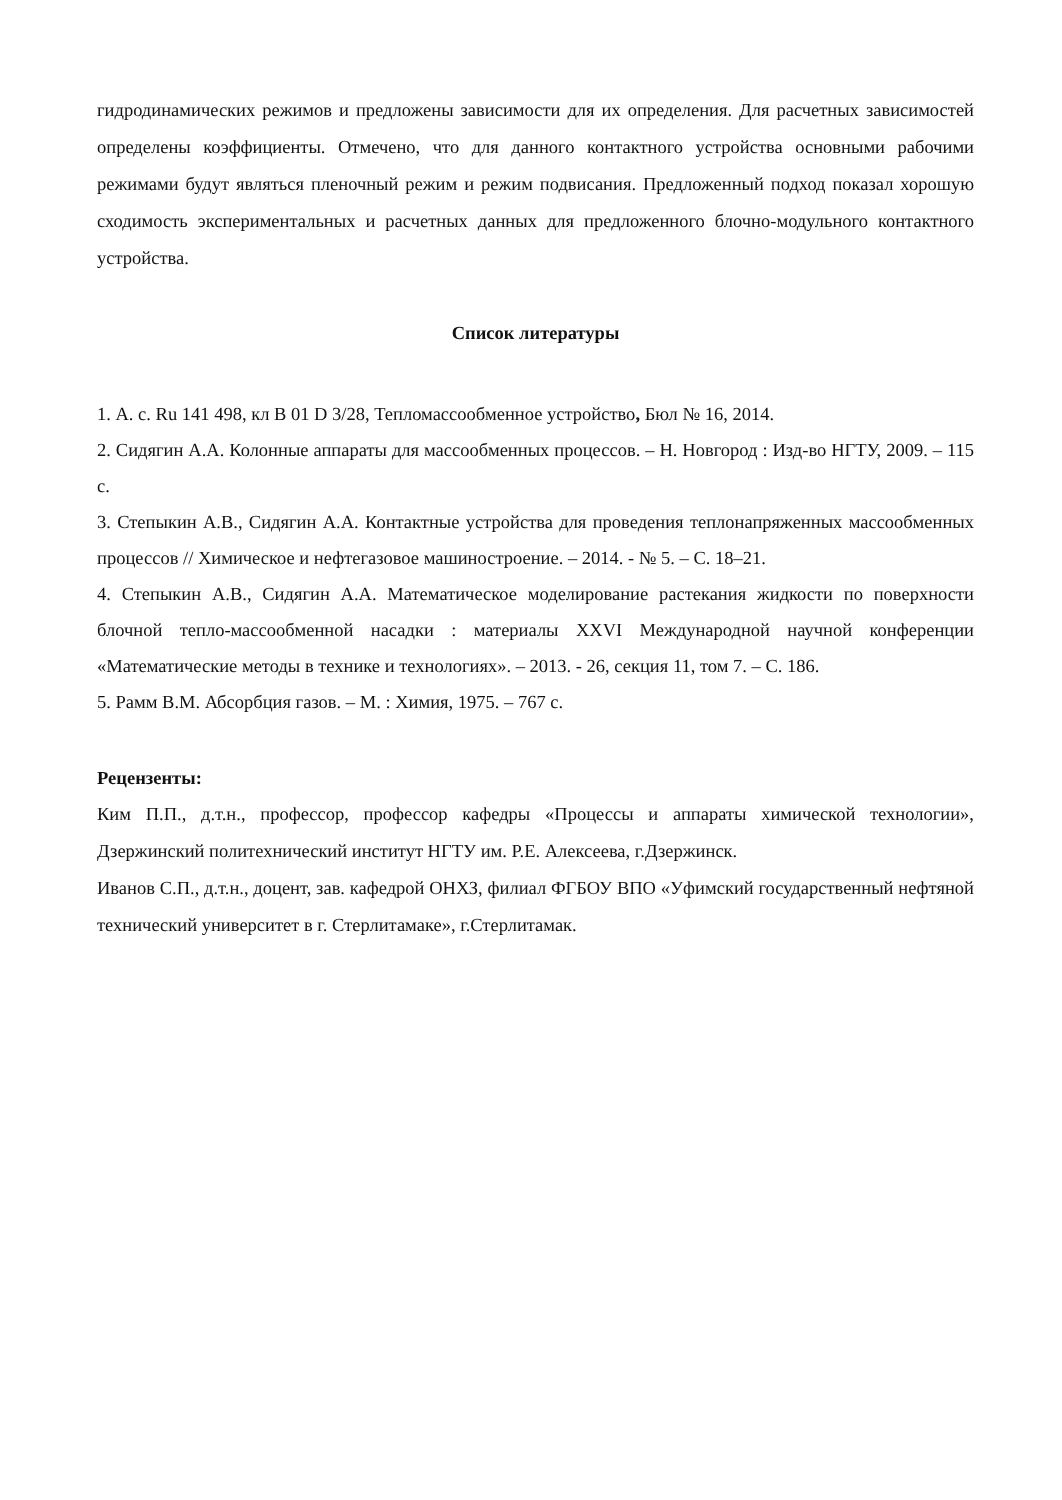гидродинамических режимов и предложены зависимости для их определения. Для расчетных зависимостей определены коэффициенты. Отмечено, что для данного контактного устройства основными рабочими режимами будут являться пленочный режим и режим подвисания. Предложенный подход показал хорошую сходимость экспериментальных и расчетных данных для предложенного блочно-модульного контактного устройства.
Список литературы
1. А. с. Ru 141 498, кл B 01 D 3/28, Тепломассообменное устройство, Бюл № 16, 2014.
2. Сидягин А.А. Колонные аппараты для массообменных процессов. – Н. Новгород : Изд-во НГТУ, 2009. – 115 с.
3. Степыкин А.В., Сидягин А.А. Контактные устройства для проведения теплонапряженных массообменных процессов // Химическое и нефтегазовое машиностроение. – 2014. - № 5. – С. 18–21.
4. Степыкин А.В., Сидягин А.А. Математическое моделирование растекания жидкости по поверхности блочной тепло-массообменной насадки : материалы XXVI Международной научной конференции «Математические методы в технике и технологиях». – 2013. - 26, секция 11, том 7. – С. 186.
5. Рамм В.М. Абсорбция газов. – М. : Химия, 1975. – 767 с.
Рецензенты:
Ким П.П., д.т.н., профессор, профессор кафедры «Процессы и аппараты химической технологии», Дзержинский политехнический институт НГТУ им. Р.Е. Алексеева, г.Дзержинск.
Иванов С.П., д.т.н., доцент, зав. кафедрой ОНХЗ, филиал ФГБОУ ВПО «Уфимский государственный нефтяной технический университет в г. Стерлитамаке», г.Стерлитамак.